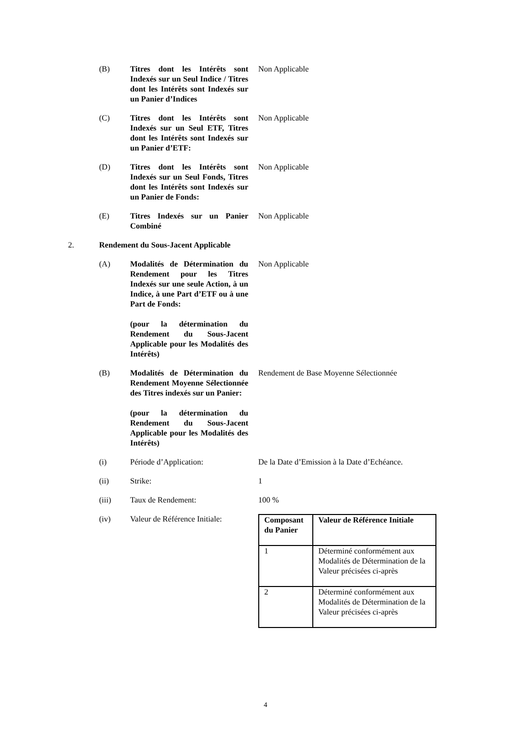(B) Titres dont les Intérêts sont Indexés sur un Seul Indice / Titres dont les Intérêts sont Indexés sur un Panier d’Indices
Non Applicable
(C) Titres dont les Intérêts sont Indexés sur un Seul ETF, Titres dont les Intérêts sont Indexés sur un Panier d’ETF:
Non Applicable
(D) Titres dont les Intérêts sont Indexés sur un Seul Fonds, Titres dont les Intérêts sont Indexés sur un Panier de Fonds:
Non Applicable
(E) Titres Indexés sur un Panier Combiné
Non Applicable
2. Rendement du Sous-Jacent Applicable
(A) Modalités de Détermination du Rendement pour les Titres Indexés sur une seule Action, à un Indice, à une Part d’ETF ou à une Part de Fonds:
(pour la détermination du Rendement du Sous-Jacent Applicable pour les Modalités des Intérêts)
Non Applicable
(B) Modalités de Détermination du Rendement Moyenne Sélectionnée des Titres indexés sur un Panier:
(pour la détermination du Rendement du Sous-Jacent Applicable pour les Modalités des Intérêts)
Rendement de Base Moyenne Sélectionnée
(i) Période d’Application: De la Date d’Emission à la Date d’Echéance.
(ii) Strike: 1
(iii) Taux de Rendement: 100 %
(iv) Valeur de Référence Initiale:
| Composant du Panier | Valeur de Référence Initiale |
| 1 | Déterminé conformément aux Modalités de Détermination de la Valeur précisées ci-après |
| 2 | Déterminé conformément aux Modalités de Détermination de la Valeur précisées ci-après |
4